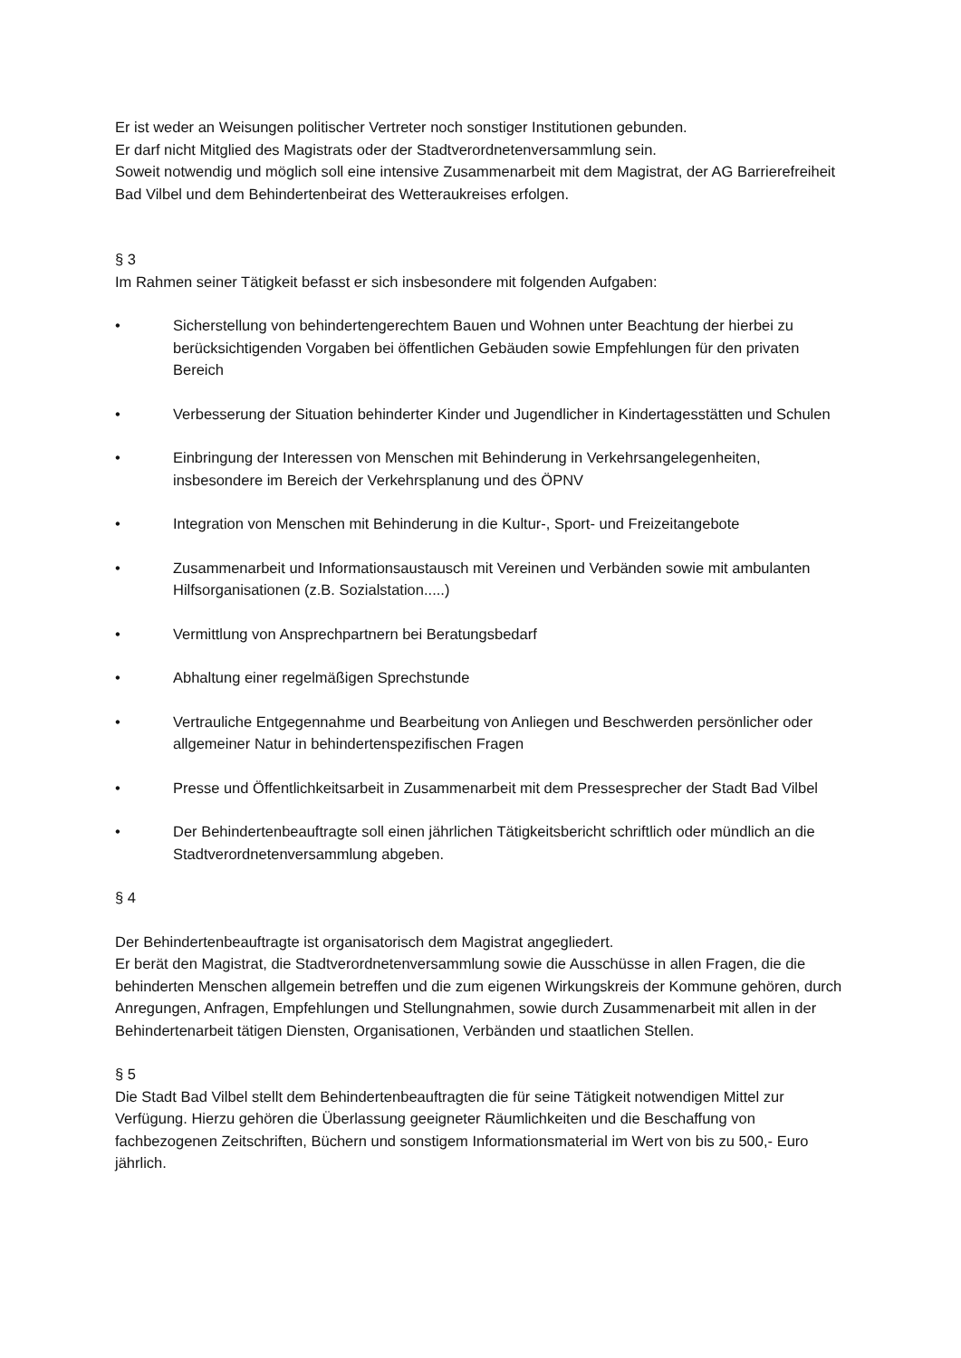Er ist weder an Weisungen politischer Vertreter noch sonstiger Institutionen gebunden.
Er darf nicht Mitglied des Magistrats oder der Stadtverordnetenversammlung sein.
Soweit notwendig und möglich soll eine intensive Zusammenarbeit mit dem Magistrat, der AG Barrierefreiheit Bad Vilbel und dem Behindertenbeirat des Wetteraukreises erfolgen.
§ 3
Im Rahmen seiner Tätigkeit befasst er sich insbesondere mit folgenden Aufgaben:
• Sicherstellung von behindertengerechtem Bauen und Wohnen unter Beachtung der hierbei zu berücksichtigenden Vorgaben bei öffentlichen Gebäuden sowie Empfehlungen für den privaten Bereich
• Verbesserung der Situation behinderter Kinder und Jugendlicher in Kindertagesstätten und Schulen
• Einbringung der Interessen von Menschen mit Behinderung in Verkehrsangelegenheiten, insbesondere im Bereich der Verkehrsplanung und des ÖPNV
• Integration von Menschen mit Behinderung in die Kultur-, Sport- und Freizeitangebote
• Zusammenarbeit und Informationsaustausch mit Vereinen und Verbänden sowie mit ambulanten Hilfsorganisationen (z.B. Sozialstation.....)
• Vermittlung von Ansprechpartnern bei Beratungsbedarf
• Abhaltung einer regelmäßigen Sprechstunde
• Vertrauliche Entgegennahme und Bearbeitung von Anliegen und Beschwerden persönlicher oder allgemeiner Natur in behindertenspezifischen Fragen
• Presse und Öffentlichkeitsarbeit in Zusammenarbeit mit dem Pressesprecher der Stadt Bad Vilbel
• Der Behindertenbeauftragte soll einen jährlichen Tätigkeitsbericht schriftlich oder mündlich an die Stadtverordnetenversammlung abgeben.
§ 4
Der Behindertenbeauftragte ist organisatorisch dem Magistrat angegliedert.
Er berät den Magistrat, die Stadtverordnetenversammlung sowie die Ausschüsse in allen Fragen, die die behinderten Menschen allgemein betreffen und die zum eigenen Wirkungskreis der Kommune gehören, durch Anregungen, Anfragen, Empfehlungen und Stellungnahmen, sowie durch Zusammenarbeit mit allen in der Behindertenarbeit tätigen Diensten, Organisationen, Verbänden und staatlichen Stellen.
§ 5
Die Stadt Bad Vilbel stellt dem Behindertenbeauftragten die für seine Tätigkeit notwendigen Mittel zur Verfügung. Hierzu gehören die Überlassung geeigneter Räumlichkeiten und die Beschaffung von fachbezogenen Zeitschriften, Büchern und sonstigem Informationsmaterial im Wert von bis zu 500,- Euro jährlich.